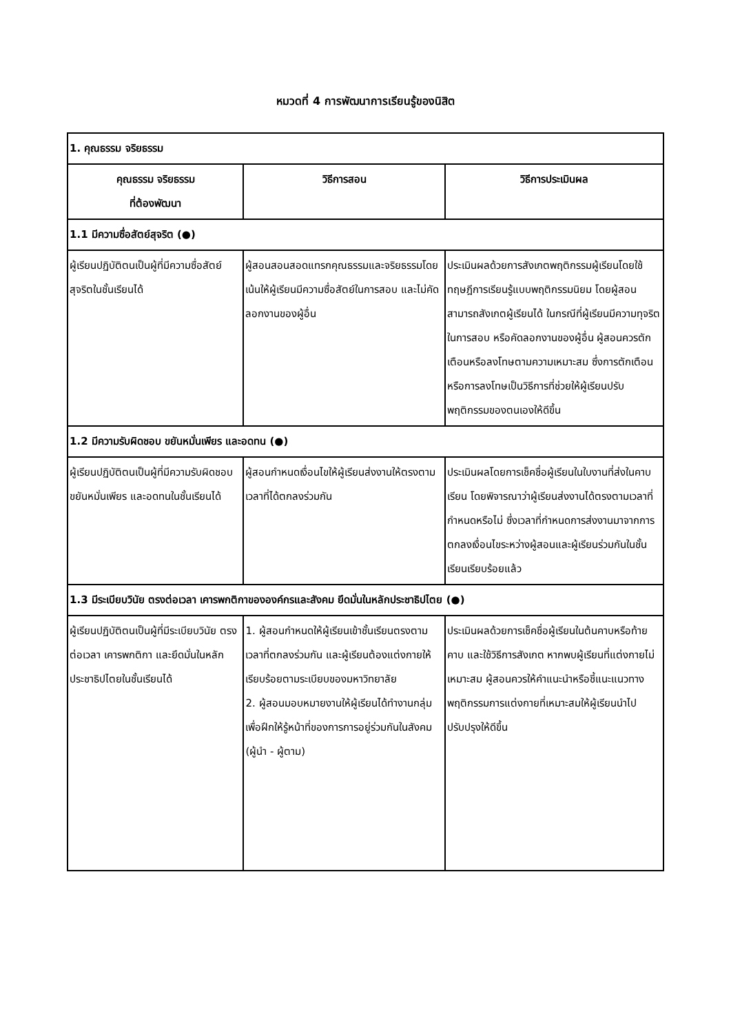หมวดที่ 4 การพัฒนาการเรียนรู้ของนิสิต
| 1. คุณธรรม จริยธรรม | | |
| คุณธรรม จริยธรรม ที่ต้องพัฒนา | วิธีการสอน | วิธีการประเมินผล |
| 1.1 มีความซื่อสัตย์สุจริต (●) | | |
| ผู้เรียนปฏิบัติตนเป็นผู้ที่มีความซื่อสัตย์สุจริตในชั้นเรียนได้ | ผู้สอนสอนสอดแทรกคุณธรรมและจริยธรรมโดยเน้นให้ผู้เรียนมีความซื่อสัตย์ในการสอบ และไม่คัดลอกงานของผู้อื่น | ประเมินผลด้วยการสังเกตพฤติกรรมผู้เรียนโดยใช้ทฤษฎีการเรียนรู้แบบพฤติกรรมนิยม โดยผู้สอนสามารถสังเกตผู้เรียนได้ ในกรณีที่ผู้เรียนมีความทุจริตในการสอบ หรือคัดลอกงานของผู้อื่น ผู้สอนควรตักเตือนหรือลงโทษตามความเหมาะสม ซึ่งการตักเตือนหรือการลงโทษเป็นวิธีการที่ช่วยให้ผู้เรียนปรับพฤติกรรมของตนเองให้ดีขึ้น |
| 1.2 มีความรับผิดชอบ ขยันหมั่นเพียร และอดทน (●) | | |
| ผู้เรียนปฏิบัติตนเป็นผู้ที่มีความรับผิดชอบ ขยันหมั่นเพียร และอดทนในชั้นเรียนได้ | ผู้สอนกำหนดเงื่อนไขให้ผู้เรียนส่งงานให้ตรงตามเวลาที่ได้ตกลงร่วมกัน | ประเมินผลโดยการเช็คชื่อผู้เรียนในใบงานที่ส่งในคาบเรียน โดยพิจารณาว่าผู้เรียนส่งงานได้ตรงตามเวลาที่กำหนดหรือไม่ ซึ่งเวลาที่กำหนดการส่งงานมาจากการตกลงเงื่อนไขระหว่างผู้สอนและผู้เรียนร่วมกันในชั้นเรียนเรียบร้อยแล้ว |
| 1.3 มีระเบียบวินัย ตรงต่อเวลา เคารพกติกาขององค์กรและสังคม ยึดมั่นในหลักประชาธิปไตย (●) | | |
| ผู้เรียนปฏิบัติตนเป็นผู้ที่มีระเบียบวินัย ตรงต่อเวลา เคารพกติกา และยึดมั่นในหลักประชาธิปไตยในชั้นเรียนได้ | 1. ผู้สอนกำหนดให้ผู้เรียนเข้าชั้นเรียนตรงตามเวลาที่ตกลงร่วมกัน และผู้เรียนต้องแต่งกายให้เรียบร้อยตามระเบียบของมหาวิทยาลัย 2. ผู้สอนมอบหมายงานให้ผู้เรียนได้ทำงานกลุ่มเพื่อฝึกให้รู้หน้าที่ของการการอยู่ร่วมกันในสังคม (ผู้นำ - ผู้ตาม) | ประเมินผลด้วยการเช็คชื่อผู้เรียนในต้นคาบหรือท้ายคาบ และใช้วิธีการสังเกต หากพบผู้เรียนที่แต่งกายไม่เหมาะสม ผู้สอนควรให้คำแนะนำหรือชี้แนะแนวทางพฤติกรรมการแต่งกายที่เหมาะสมให้ผู้เรียนนำไปปรับปรุงให้ดีขึ้น |